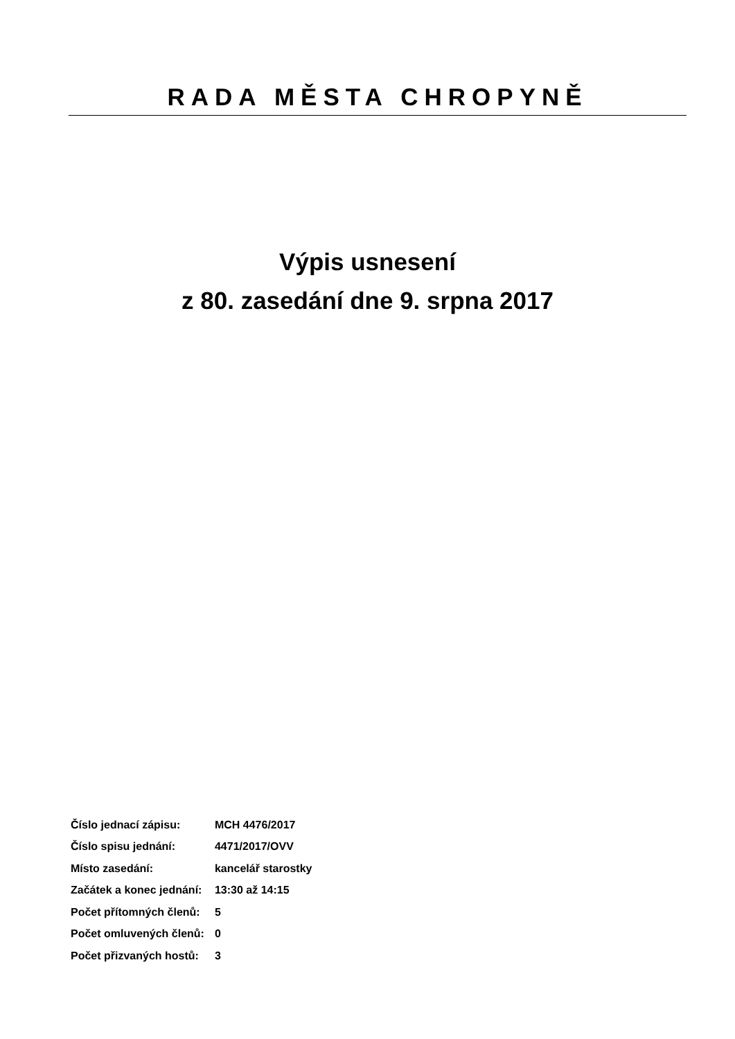RADA MĚSTA CHROPYNĚ
Výpis usnesení
z 80. zasedání dne 9. srpna 2017
| Číslo jednací zápisu: | MCH 4476/2017 |
| Číslo spisu jednání: | 4471/2017/OVV |
| Místo zasedání: | kancelář starostky |
| Začátek a konec jednání: | 13:30 až 14:15 |
| Počet přítomných členů: | 5 |
| Počet omluvených členů: | 0 |
| Počet přizvaných hostů: | 3 |